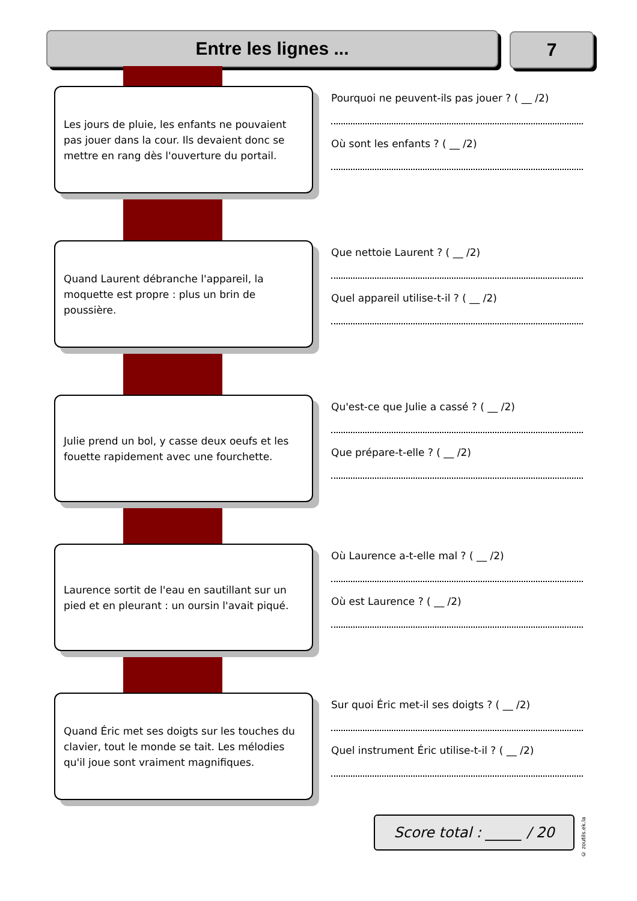Entre les lignes ... 7
Les jours de pluie, les enfants ne pouvaient pas jouer dans la cour. Ils devaient donc se mettre en rang dès l'ouverture du portail.
Pourquoi ne peuvent-ils pas jouer ? ( __ /2)
Où sont les enfants ? ( __ /2)
Quand Laurent débranche l'appareil, la moquette est propre : plus un brin de poussière.
Que nettoie Laurent ? ( __ /2)
Quel appareil utilise-t-il ? ( __ /2)
Julie prend un bol, y casse deux oeufs et les fouette rapidement avec une fourchette.
Qu'est-ce que Julie a cassé ? ( __ /2)
Que prépare-t-elle ? ( __ /2)
Laurence sortit de l'eau en sautillant sur un pied et en pleurant : un oursin l'avait piqué.
Où Laurence a-t-elle mal ? ( __ /2)
Où est Laurence ? ( __ /2)
Quand Éric met ses doigts sur les touches du clavier, tout le monde se tait. Les mélodies qu'il joue sont vraiment magnifiques.
Sur quoi Éric met-il ses doigts ? ( __ /2)
Quel instrument Éric utilise-t-il ? ( __ /2)
Score total : _____ / 20
© zoutils.ek.la